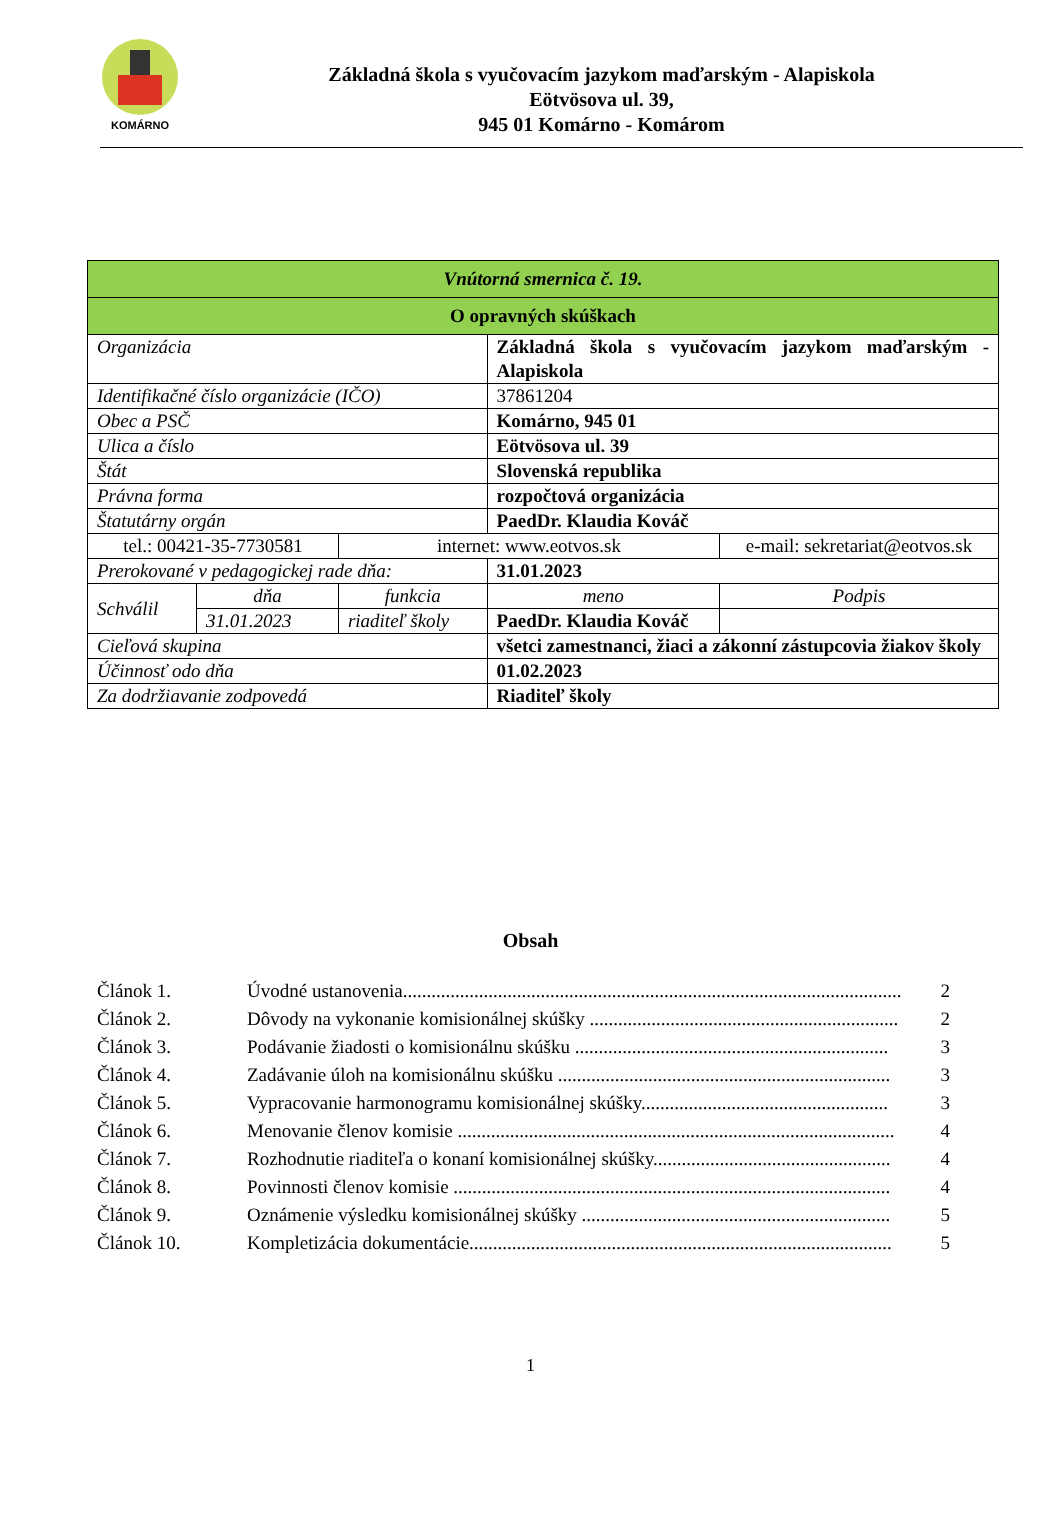KOMÁRNO
Základná škola s vyučovacím jazykom maďarským - Alapiskola
Eötvösova ul. 39,
945 01 Komárno - Komárom
| Vnútorná smernica č. 19. | | | | |
| O opravných skúškach | | | | |
| Organizácia | | | Základná škola s vyučovacím jazykom maďarským - Alapiskola | |
| Identifikačné číslo organizácie (IČO) | | | 37861204 | |
| Obec a PSČ | | | Komárno, 945 01 | |
| Ulica a číslo | | | Eötvösova ul. 39 | |
| Štát | | | Slovenská republika | |
| Právna forma | | | rozpočtová organizácia | |
| Štatutárny orgán | | | PaedDr. Klaudia Kováč | |
| tel.: 00421-35-7730581 | | internet: www.eotvos.sk | | e-mail: sekretariat@eotvos.sk |
| Prerokované v pedagogickej rade dňa: | | | 31.01.2023 | |
| Schválil | dňa | funkcia | meno | Podpis |
| | 31.01.2023 | riaditeľ školy | PaedDr. Klaudia Kováč | |
| Cieľová skupina | | | všetci zamestnanci, žiaci a zákonní zástupcovia žiakov školy | |
| Účinnosť odo dňa | | | 01.02.2023 | |
| Za dodržiavanie zodpovedá | | | Riaditeľ školy | |
Obsah
Článok 1. Úvodné ustanovenia......................................................................................................... 2
Článok 2. Dôvody na vykonanie komisionálnej skúšky ................................................................. 2
Článok 3. Podávanie žiadosti o komisionálnu skúšku .................................................................. 3
Článok 4. Zadávanie úloh na komisionálnu skúšku ...................................................................... 3
Článok 5. Vypracovanie harmonogramu komisionálnej skúšky.................................................... 3
Článok 6. Menovanie členov komisie ............................................................................................ 4
Článok 7. Rozhodnutie riaditeľa o konaní komisionálnej skúšky.................................................. 4
Článok 8. Povinnosti členov komisie ............................................................................................ 4
Článok 9. Oznámenie výsledku komisionálnej skúšky ................................................................. 5
Článok 10. Kompletizácia dokumentácie......................................................................................... 5
1